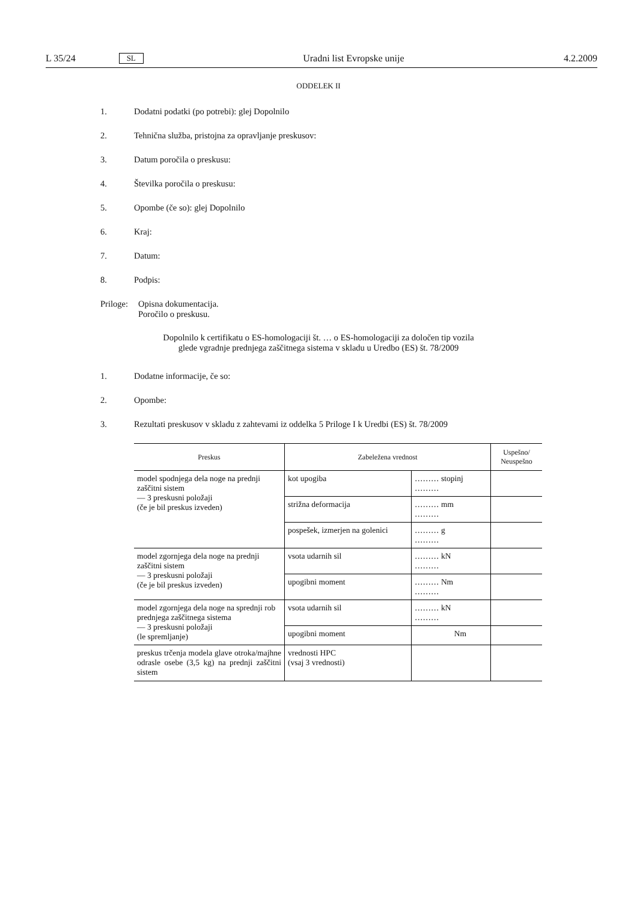L 35/24 SL Uradni list Evropske unije 4.2.2009
ODDELEK II
1. Dodatni podatki (po potrebi): glej Dopolnilo
2. Tehnična služba, pristojna za opravljanje preskusov:
3. Datum poročila o preskusu:
4. Številka poročila o preskusu:
5. Opombe (če so): glej Dopolnilo
6. Kraj:
7. Datum:
8. Podpis:
Priloge: Opisna dokumentacija.
Poročilo o preskusu.
Dopolnilo k certifikatu o ES-homologaciji št. … o ES-homologaciji za določen tip vozila
glede vgradnje prednjega zaščitnega sistema v skladu u Uredbo (ES) št. 78/2009
1. Dodatne informacije, če so:
2. Opombe:
3. Rezultati preskusov v skladu z zahtevami iz oddelka 5 Priloge I k Uredbi (ES) št. 78/2009
| Preskus | Zabeležena vrednost | | Uspešno/ Neuspešno |
| --- | --- | --- | --- |
| model spodnjega dela noge na prednji zaščitni sistem — 3 preskusni položaji (če je bil preskus izveden) | kot upogiba | ……… stopinj ……… | |
| | strižna deformacija | ……… mm ……… | |
| | pospešek, izmerjen na golenici | ……… g ……… | |
| model zgornjega dela noge na prednji zaščitni sistem — 3 preskusni položaji (če je bil preskus izveden) | vsota udarnih sil | ……… kN ……… | |
| | upogibni moment | ……… Nm ……… | |
| model zgornjega dela noge na sprednji rob prednjega zaščitnega sistema — 3 preskusni položaji (le spremljanje) | vsota udarnih sil | ……… kN ……… | |
| | upogibni moment | Nm | |
| preskus trčenja modela glave otroka/majhne odrasle osebe (3,5 kg) na prednji zaščitni sistem | vrednosti HPC (vsaj 3 vrednosti) | | |